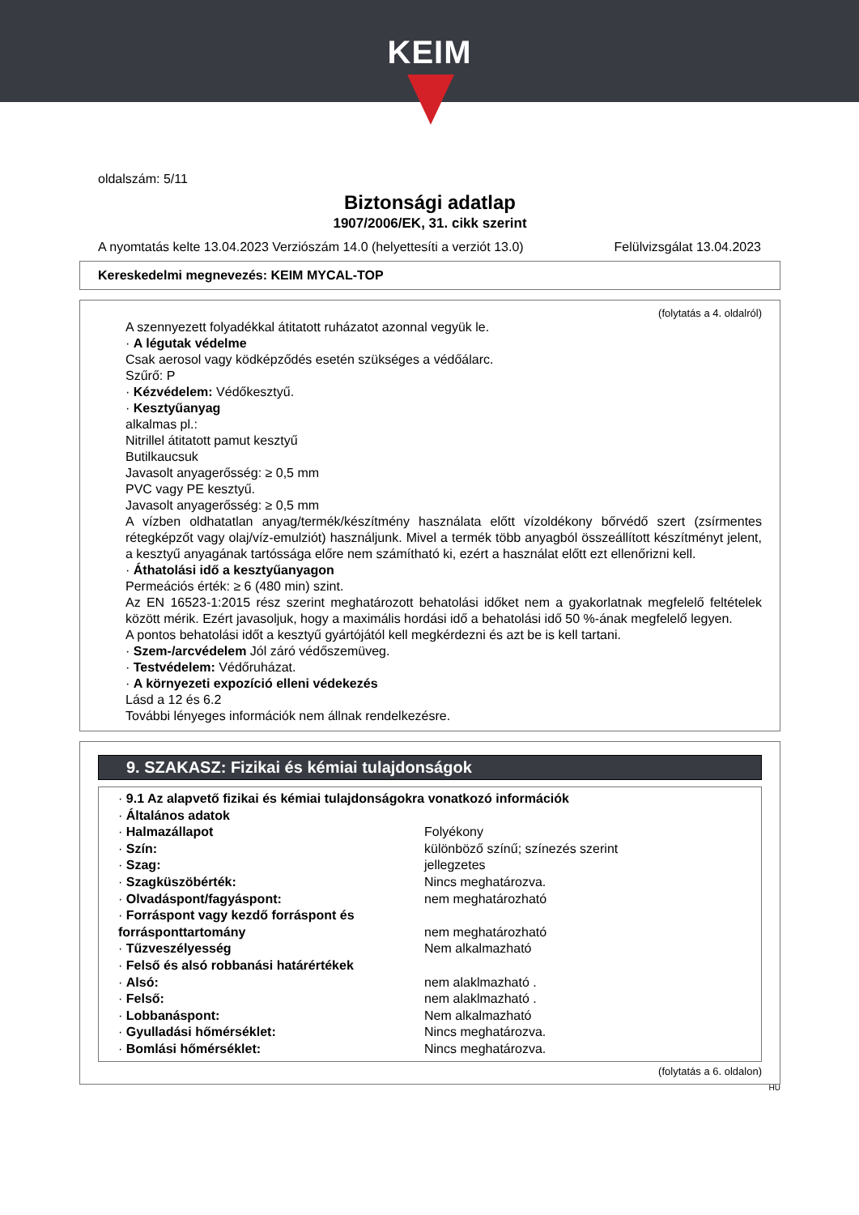KEIM
oldalszám: 5/11
Biztonsági adatlap
1907/2006/EK, 31. cikk szerint
A nyomtatás kelte 13.04.2023 Verziószám 14.0 (helyettesíti a verziót 13.0) Felülvizsgálat 13.04.2023
Kereskedelmi megnevezés: KEIM MYCAL-TOP
(folytatás a 4. oldalról)
A szennyezett folyadékkal átitatott ruházatot azonnal vegyük le.
· A légutak védelme
Csak aerosol vagy ködképződés esetén szükséges a védőálarc.
Szűrő: P
· Kézvédelem: Védőkesztyű.
· Kesztyűanyag
alkalmas pl.:
Nitrillel átitatott pamut kesztyű
Butilkaucsuk
Javasolt anyagerősség: ≥ 0,5 mm
PVC vagy PE kesztyű.
Javasolt anyagerősség: ≥ 0,5 mm
A vízben oldhatatlan anyag/termék/készítmény használata előtt vízoldékony bőrvédő szert (zsírmentes rétegképzőt vagy olaj/víz-emulziót) használjunk. Mivel a termék több anyagból összeállított készítményt jelent, a kesztyű anyagának tartóssága előre nem számítható ki, ezért a használat előtt ezt ellenőrizni kell.
· Áthatolási idő a kesztyűanyagon
Permeációs érték: ≥ 6 (480 min) szint.
Az EN 16523-1:2015 rész szerint meghatározott behatolási időket nem a gyakorlatnak megfelelő feltételek között mérik. Ezért javasoljuk, hogy a maximális hordási idő a behatolási idő 50 %-ának megfelelő legyen.
A pontos behatolási időt a kesztyű gyártójától kell megkérdezni és azt be is kell tartani.
· Szem-/arcvédelem Jól záró védőszemüveg.
· Testvédelem: Védőruházat.
· A környezeti expozíció elleni védekezés
Lásd a 12 és 6.2
További lényeges információk nem állnak rendelkezésre.
9. SZAKASZ: Fizikai és kémiai tulajdonságok
| · 9.1 Az alapvető fizikai és kémiai tulajdonságokra vonatkozó információk | |
| · Általános adatok | |
| · Halmazállapot | Folyékony |
| · Szín: | különböző színű; színezés szerint |
| · Szag: | jellegzetes |
| · Szagküszöbérték: | Nincs meghatározva. |
| · Olvadáspont/fagyáspont: | nem meghatározható |
| · Forráspont vagy kezdő forráspont és forrásponttartomány | nem meghatározható |
| · Tűzveszélyesség | Nem alkalmazható |
| · Felső és alsó robbanási határértékek | |
| · Alsó: | nem alaklmazható . |
| · Felső: | nem alaklmazható . |
| · Lobbanáspont: | Nem alkalmazható |
| · Gyulladási hőmérséklet: | Nincs meghatározva. |
| · Bomlási hőmérséklet: | Nincs meghatározva. |
(folytatás a 6. oldalon)
HU